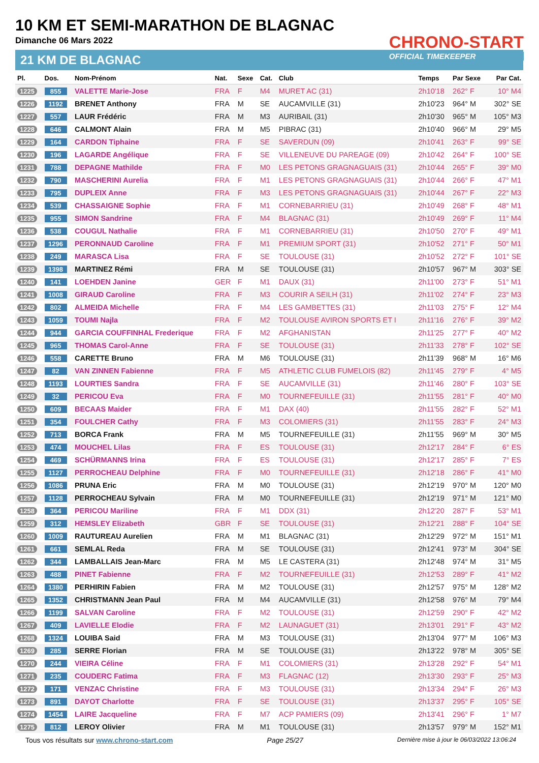10 KM ET SEMI-MARATHON DE BLAGNAC
Dimanche 06 Mars 2022
21 KM DE BLAGNAC
CHRONO-START
OFFICIAL TIMEKEEPER
| Pl. | Dos. | Nom-Prénom | Nat. | Sexe | Cat. | Club | Temps | Par Sexe | Par Cat. |
| --- | --- | --- | --- | --- | --- | --- | --- | --- | --- |
| 1225 | 855 | VALETTE Marie-Jose | FRA | F | M4 | MURET AC (31) | 2h10'18 | 262° F | 10° M4 |
| 1226 | 1192 | BRENET Anthony | FRA | M | SE | AUCAMVILLE (31) | 2h10'23 | 964° M | 302° SE |
| 1227 | 557 | LAUR Frédéric | FRA | M | M3 | AURIBAIL (31) | 2h10'30 | 965° M | 105° M3 |
| 1228 | 646 | CALMONT Alain | FRA | M | M5 | PIBRAC (31) | 2h10'40 | 966° M | 29° M5 |
| 1229 | 164 | CARDON Tiphaine | FRA | F | SE | SAVERDUN (09) | 2h10'41 | 263° F | 99° SE |
| 1230 | 196 | LAGARDE Angélique | FRA | F | SE | VILLENEUVE DU PAREAGE (09) | 2h10'42 | 264° F | 100° SE |
| 1231 | 788 | DEPAGNE Mathilde | FRA | F | M0 | LES PETONS GRAGNAGUAIS (31) | 2h10'44 | 265° F | 39° M0 |
| 1232 | 790 | MASCHERINI Aurelia | FRA | F | M1 | LES PETONS GRAGNAGUAIS (31) | 2h10'44 | 266° F | 47° M1 |
| 1233 | 795 | DUPLEIX Anne | FRA | F | M3 | LES PETONS GRAGNAGUAIS (31) | 2h10'44 | 267° F | 22° M3 |
| 1234 | 539 | CHASSAIGNE Sophie | FRA | F | M1 | CORNEBARRIEU (31) | 2h10'49 | 268° F | 48° M1 |
| 1235 | 955 | SIMON Sandrine | FRA | F | M4 | BLAGNAC (31) | 2h10'49 | 269° F | 11° M4 |
| 1236 | 538 | COUGUL Nathalie | FRA | F | M1 | CORNEBARRIEU (31) | 2h10'50 | 270° F | 49° M1 |
| 1237 | 1296 | PERONNAUD Caroline | FRA | F | M1 | PREMIUM SPORT (31) | 2h10'52 | 271° F | 50° M1 |
| 1238 | 249 | MARASCA Lisa | FRA | F | SE | TOULOUSE (31) | 2h10'52 | 272° F | 101° SE |
| 1239 | 1398 | MARTINEZ Rémi | FRA | M | SE | TOULOUSE (31) | 2h10'57 | 967° M | 303° SE |
| 1240 | 141 | LOEHDEN Janine | GER | F | M1 | DAUX (31) | 2h11'00 | 273° F | 51° M1 |
| 1241 | 1008 | GIRAUD Caroline | FRA | F | M3 | COURIR A SEILH (31) | 2h11'02 | 274° F | 23° M3 |
| 1242 | 802 | ALMEIDA Michelle | FRA | F | M4 | LES GAMBETTES (31) | 2h11'03 | 275° F | 12° M4 |
| 1243 | 1059 | TOUMI Najla | FRA | F | M2 | TOULOUSE AVIRON SPORTS ET I | 2h11'16 | 276° F | 39° M2 |
| 1244 | 944 | GARCIA COUFFINHAL Frederique | FRA | F | M2 | AFGHANISTAN | 2h11'25 | 277° F | 40° M2 |
| 1245 | 965 | THOMAS Carol-Anne | FRA | F | SE | TOULOUSE (31) | 2h11'33 | 278° F | 102° SE |
| 1246 | 558 | CARETTE Bruno | FRA | M | M6 | TOULOUSE (31) | 2h11'39 | 968° M | 16° M6 |
| 1247 | 82 | VAN ZINNEN Fabienne | FRA | F | M5 | ATHLETIC CLUB FUMELOIS (82) | 2h11'45 | 279° F | 4° M5 |
| 1248 | 1193 | LOURTIES Sandra | FRA | F | SE | AUCAMVILLE (31) | 2h11'46 | 280° F | 103° SE |
| 1249 | 32 | PERICOU Eva | FRA | F | M0 | TOURNEFEUILLE (31) | 2h11'55 | 281° F | 40° M0 |
| 1250 | 609 | BECAAS Maider | FRA | F | M1 | DAX (40) | 2h11'55 | 282° F | 52° M1 |
| 1251 | 354 | FOULCHER Cathy | FRA | F | M3 | COLOMIERS (31) | 2h11'55 | 283° F | 24° M3 |
| 1252 | 713 | BORCA Frank | FRA | M | M5 | TOURNEFEUILLE (31) | 2h11'55 | 969° M | 30° M5 |
| 1253 | 474 | MOUCHEL Lilas | FRA | F | ES | TOULOUSE (31) | 2h12'17 | 284° F | 6° ES |
| 1254 | 469 | SCHÜRMANNS Irina | FRA | F | ES | TOULOUSE (31) | 2h12'17 | 285° F | 7° ES |
| 1255 | 1127 | PERROCHEAU Delphine | FRA | F | M0 | TOURNEFEUILLE (31) | 2h12'18 | 286° F | 41° M0 |
| 1256 | 1086 | PRUNA Eric | FRA | M | M0 | TOULOUSE (31) | 2h12'19 | 970° M | 120° M0 |
| 1257 | 1128 | PERROCHEAU Sylvain | FRA | M | M0 | TOURNEFEUILLE (31) | 2h12'19 | 971° M | 121° M0 |
| 1258 | 364 | PERICOU Mariline | FRA | F | M1 | DDX (31) | 2h12'20 | 287° F | 53° M1 |
| 1259 | 312 | HEMSLEY Elizabeth | GBR | F | SE | TOULOUSE (31) | 2h12'21 | 288° F | 104° SE |
| 1260 | 1009 | RAUTUREAU Aurelien | FRA | M | M1 | BLAGNAC (31) | 2h12'29 | 972° M | 151° M1 |
| 1261 | 661 | SEMLAL Reda | FRA | M | SE | TOULOUSE (31) | 2h12'41 | 973° M | 304° SE |
| 1262 | 344 | LAMBALLAIS Jean-Marc | FRA | M | M5 | LE CASTERA (31) | 2h12'48 | 974° M | 31° M5 |
| 1263 | 488 | PINET Fabienne | FRA | F | M2 | TOURNEFEUILLE (31) | 2h12'53 | 289° F | 41° M2 |
| 1264 | 1380 | PERHIRIN Fabien | FRA | M | M2 | TOULOUSE (31) | 2h12'57 | 975° M | 128° M2 |
| 1265 | 1352 | CHRISTMANN Jean Paul | FRA | M | M4 | AUCAMVILLE (31) | 2h12'58 | 976° M | 79° M4 |
| 1266 | 1199 | SALVAN Caroline | FRA | F | M2 | TOULOUSE (31) | 2h12'59 | 290° F | 42° M2 |
| 1267 | 409 | LAVIELLE Elodie | FRA | F | M2 | LAUNAGUET (31) | 2h13'01 | 291° F | 43° M2 |
| 1268 | 1324 | LOUIBA Said | FRA | M | M3 | TOULOUSE (31) | 2h13'04 | 977° M | 106° M3 |
| 1269 | 285 | SERRE Florian | FRA | M | SE | TOULOUSE (31) | 2h13'22 | 978° M | 305° SE |
| 1270 | 244 | VIEIRA Céline | FRA | F | M1 | COLOMIERS (31) | 2h13'28 | 292° F | 54° M1 |
| 1271 | 235 | COUDERC Fatima | FRA | F | M3 | FLAGNAC (12) | 2h13'30 | 293° F | 25° M3 |
| 1272 | 171 | VENZAC Christine | FRA | F | M3 | TOULOUSE (31) | 2h13'34 | 294° F | 26° M3 |
| 1273 | 891 | DAYOT Charlotte | FRA | F | SE | TOULOUSE (31) | 2h13'37 | 295° F | 105° SE |
| 1274 | 1454 | LAIRE Jacqueline | FRA | F | M7 | ACP PAMIERS (09) | 2h13'41 | 296° F | 1° M7 |
| 1275 | 812 | LEROY Olivier | FRA | M | M1 | TOULOUSE (31) | 2h13'57 | 979° M | 152° M1 |
Tous vos résultats sur www.chrono-start.com Page 25/27 Dernière mise à jour le 06/03/2022 13:06:24